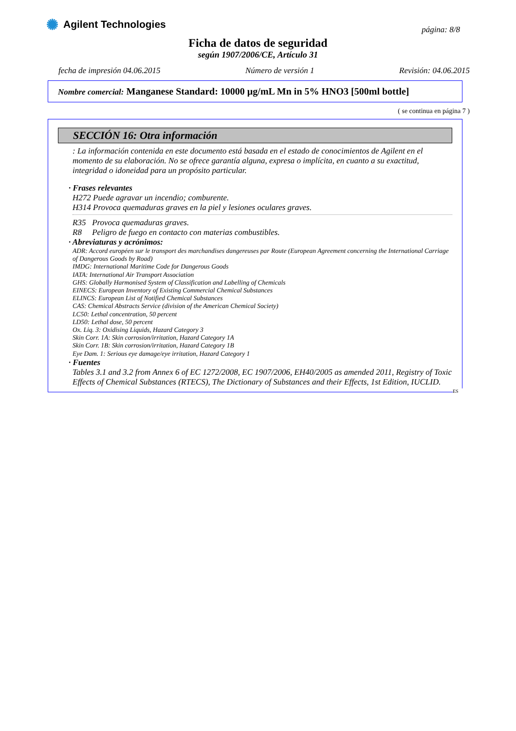✺ Agilent Technologies
página: 8/8
Ficha de datos de seguridad
según 1907/2006/CE, Artículo 31
fecha de impresión 04.06.2015 Número de versión 1 Revisión: 04.06.2015
Nombre comercial: Manganese Standard: 10000 µg/mL Mn in 5% HNO3 [500ml bottle]
( se continua en página 7 )
SECCIÓN 16: Otra información
: La información contenida en este documento está basada en el estado de conocimientos de Agilent en el momento de su elaboración. No se ofrece garantía alguna, expresa o implícita, en cuanto a su exactitud, integridad o idoneidad para un propósito particular.
· Frases relevantes
H272 Puede agravar un incendio; comburente.
H314 Provoca quemaduras graves en la piel y lesiones oculares graves.
R35 Provoca quemaduras graves.
R8 Peligro de fuego en contacto con materias combustibles.
· Abreviaturas y acrónimos:
ADR: Accord européen sur le transport des marchandises dangereuses par Route (European Agreement concerning the International Carriage of Dangerous Goods by Road)
IMDG: International Maritime Code for Dangerous Goods
IATA: International Air Transport Association
GHS: Globally Harmonised System of Classification and Labelling of Chemicals
EINECS: European Inventory of Existing Commercial Chemical Substances
ELINCS: European List of Notified Chemical Substances
CAS: Chemical Abstracts Service (division of the American Chemical Society)
LC50: Lethal concentration, 50 percent
LD50: Lethal dose, 50 percent
Ox. Liq. 3: Oxidising Liquids, Hazard Category 3
Skin Corr. 1A: Skin corrosion/irritation, Hazard Category 1A
Skin Corr. 1B: Skin corrosion/irritation, Hazard Category 1B
Eye Dam. 1: Serious eye damage/eye irritation, Hazard Category 1
· Fuentes
Tables 3.1 and 3.2 from Annex 6 of EC 1272/2008, EC 1907/2006, EH40/2005 as amended 2011, Registry of Toxic Effects of Chemical Substances (RTECS), The Dictionary of Substances and their Effects, 1st Edition, IUCLID.
ES